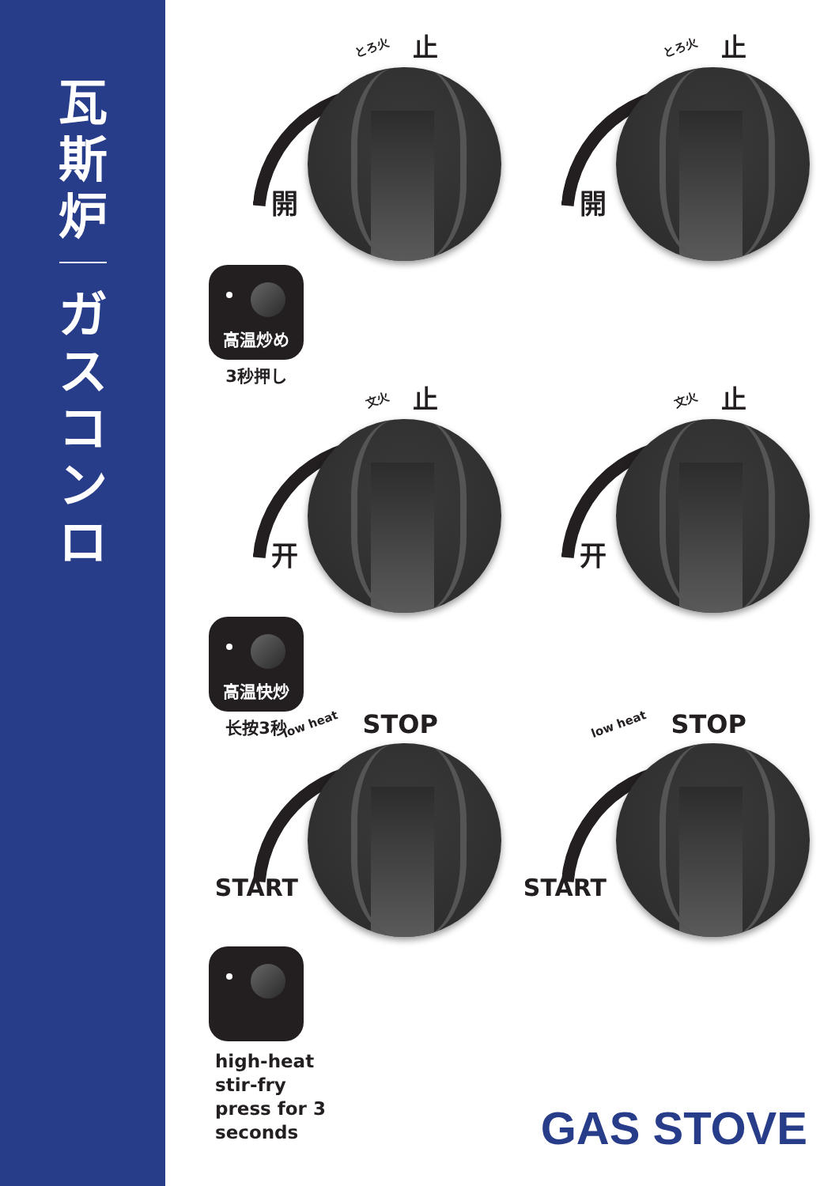瓦
斯
炉
ガ
ス
コ
ン
ロ
とろ火 止
開
とろ火 止
開
高温炒め
3秒押し
文火 止
开
文火 止
开
高温快炒
长按3秒
low heat STOP
START
low heat STOP
START
high-heat
stir-fry
press for 3
seconds
GAS STOVE